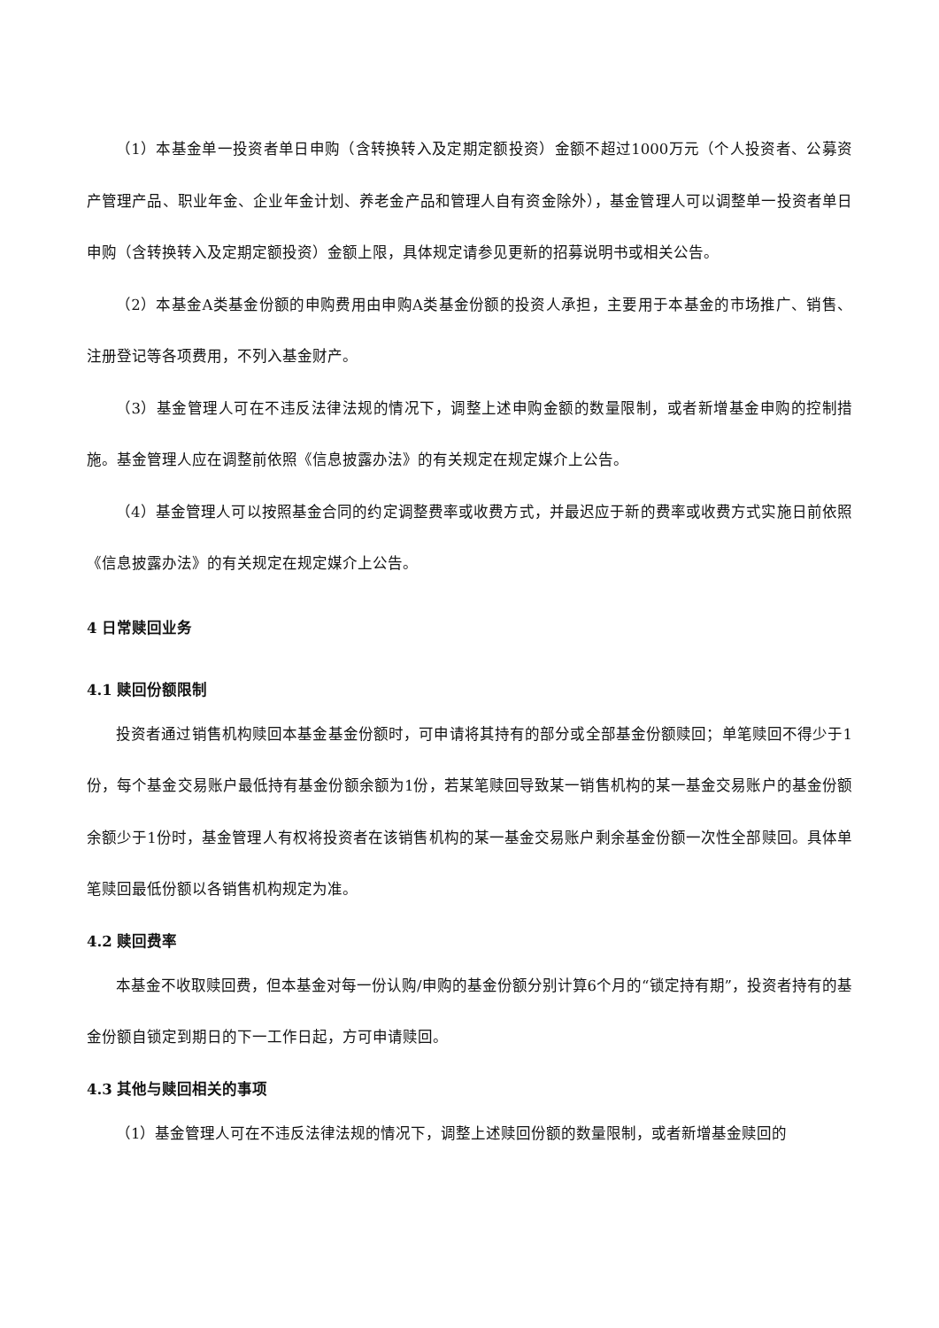（1）本基金单一投资者单日申购（含转换转入及定期定额投资）金额不超过1000万元（个人投资者、公募资产管理产品、职业年金、企业年金计划、养老金产品和管理人自有资金除外），基金管理人可以调整单一投资者单日申购（含转换转入及定期定额投资）金额上限，具体规定请参见更新的招募说明书或相关公告。
（2）本基金A类基金份额的申购费用由申购A类基金份额的投资人承担，主要用于本基金的市场推广、销售、注册登记等各项费用，不列入基金财产。
（3）基金管理人可在不违反法律法规的情况下，调整上述申购金额的数量限制，或者新增基金申购的控制措施。基金管理人应在调整前依照《信息披露办法》的有关规定在规定媒介上公告。
（4）基金管理人可以按照基金合同的约定调整费率或收费方式，并最迟应于新的费率或收费方式实施日前依照《信息披露办法》的有关规定在规定媒介上公告。
4 日常赎回业务
4.1 赎回份额限制
投资者通过销售机构赎回本基金基金份额时，可申请将其持有的部分或全部基金份额赎回；单笔赎回不得少于1份，每个基金交易账户最低持有基金份额余额为1份，若某笔赎回导致某一销售机构的某一基金交易账户的基金份额余额少于1份时，基金管理人有权将投资者在该销售机构的某一基金交易账户剩余基金份额一次性全部赎回。具体单笔赎回最低份额以各销售机构规定为准。
4.2 赎回费率
本基金不收取赎回费，但本基金对每一份认购/申购的基金份额分别计算6个月的“锁定持有期”，投资者持有的基金份额自锁定到期日的下一工作日起，方可申请赎回。
4.3 其他与赎回相关的事项
（1）基金管理人可在不违反法律法规的情况下，调整上述赎回份额的数量限制，或者新增基金赎回的